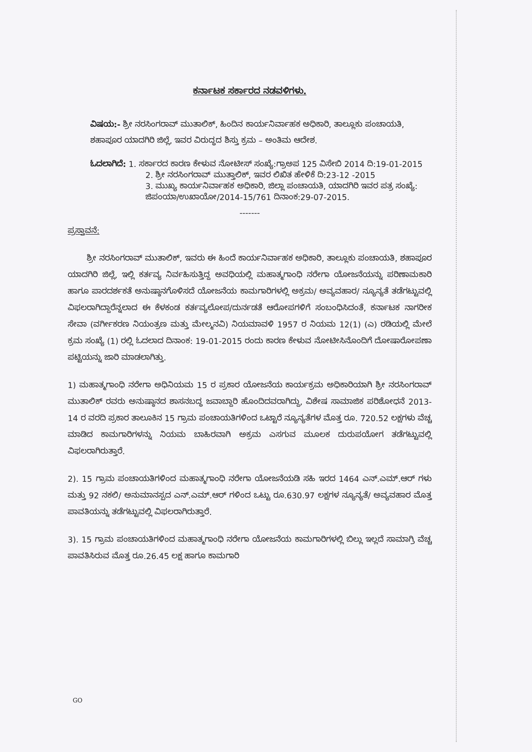ಕರ್ನಾಟಕ ಸರ್ಕಾರದ ನಡವಳಿಗಳು.
ವಿಷಯ:- ಶ್ರೀ ನರಸಿಂಗರಾವ್ ಮುತಾಲಿಕ್, ಹಿಂದಿನ ಕಾರ್ಯನಿರ್ವಾಹಕ ಅಧಿಕಾರಿ, ತಾಲ್ಲೂಕು ಪಂಚಾಯತಿ, ಶಹಾಪೂರ ಯಾದಗಿರಿ ಜಿಲ್ಲೆ, ಇವರ ವಿರುದ್ಧದ ಶಿಸ್ತು ಕ್ರಮ – ಅಂತಿಮ ಆದೇಶ.
ಓದಲಾಗಿದೆ: 1. ಸರ್ಕಾರದ ಕಾರಣ ಕೇಳುವ ನೋಟೀಸ್ ಸಂಖ್ಯೆ:ಗ್ರಾಅಪ 125 ವಿಸೇಬಿ 2014 ದಿ:19-01-2015
2. ಶ್ರೀ ನರಸಿಂಗರಾವ್ ಮುತ್ತಾಲಿಕ್, ಇವರ ಲಿಖಿತ ಹೇಳಿಕೆ ದಿ:23-12 -2015
3. ಮುಖ್ಯ ಕಾರ್ಯನಿರ್ವಾಹಕ ಅಧಿಕಾರಿ, ಜಿಲ್ಲಾ ಪಂಚಾಯತಿ, ಯಾದಗಿರಿ ಇವರ ಪತ್ರ ಸಂಖ್ಯೆ: ಜಿಪಂಯಾ/ಉಖಾಯೋ/2014-15/761 ದಿನಾಂಕ:29-07-2015.
-------
ಪ್ರಸ್ತಾವನೆ:
ಶ್ರೀ ನರಸಿಂಗರಾವ್ ಮುತಾಲಿಕ್, ಇವರು ಈ ಹಿಂದೆ ಕಾರ್ಯನಿರ್ವಾಹಕ ಅಧಿಕಾರಿ, ತಾಲ್ಲೂಕು ಪಂಚಾಯತಿ, ಶಹಾಪೂರ ಯಾದಗಿರಿ ಜಿಲ್ಲೆ, ಇಲ್ಲಿ ಕರ್ತವ್ಯ ನಿರ್ವಹಿಸುತ್ತಿದ್ದ ಅವಧಿಯಲ್ಲಿ ಮಹಾತ್ಮಗಾಂಧಿ ನರೇಗಾ ಯೋಜನೆಯನ್ನು ಪರಿಣಾಮಕಾರಿ ಹಾಗೂ ಪಾರದರ್ಶಕತೆ ಅನುಷ್ಠಾನಗೊಳಿಸದೆ ಯೋಜನೆಯ ಕಾಮಗಾರಿಗಳಲ್ಲಿ ಅಕ್ರಮ/ ಅವ್ಯವಹಾರ/ ನ್ಯೂನ್ಯತೆ ತಡೆಗಟ್ಟುವಲ್ಲಿ ವಿಫಲರಾಗಿದ್ದಾರೆನ್ನಲಾದ ಈ ಕೆಳಕಂಡ ಕರ್ತವ್ಯಲೋಪ/ದುರ್ನಡತೆ ಆರೋಪಗಳಿಗೆ ಸಂಬಂಧಿಸಿದಂತೆ, ಕರ್ನಾಟಕ ನಾಗರೀಕ ಸೇವಾ (ವರ್ಗೀಕರಣ ನಿಯಂತ್ರಣ ಮತ್ತು ಮೇಲ್ಮನವಿ) ನಿಯಮಾವಳಿ 1957 ರ ನಿಯಮ 12(1) (ಎ) ರಡಿಯಲ್ಲಿ ಮೇಲೆ ಕ್ರಮ ಸಂಖ್ಯೆ (1) ರಲ್ಲಿ ಓದಲಾದ ದಿನಾಂಕ: 19-01-2015 ರಂದು ಕಾರಣ ಕೇಳುವ ನೋಟೀಸಿನೊಂದಿಗೆ ದೋಷಾರೋಪಣಾ ಪಟ್ಟಿಯನ್ನು ಜಾರಿ ಮಾಡಲಾಗಿತ್ತು.
1) ಮಹಾತ್ಮಗಾಂಧಿ ನರೇಗಾ ಅಧಿನಿಯಮ 15 ರ ಪ್ರಕಾರ ಯೋಜನೆಯ ಕಾರ್ಯಕ್ರಮ ಅಧಿಕಾರಿಯಾಗಿ ಶ್ರೀ ನರಸಿಂಗರಾವ್ ಮುತಾಲಿಕ್ ರವರು ಅನುಷ್ಠಾನದ ಶಾಸನಬದ್ಧ ಜವಾಬ್ದಾರಿ ಹೊಂದಿದವರಾಗಿದ್ದು, ವಿಶೇಷ ಸಾಮಾಜಿಕ ಪರಿಶೋಧನೆ 2013-14 ರ ವರದಿ ಪ್ರಕಾರ ತಾಲೂಕಿನ 15 ಗ್ರಾಮ ಪಂಚಾಯತಿಗಳಿಂದ ಒಟ್ಟಾರೆ ನ್ಯೂನ್ಯತೆಗಳ ಮೊತ್ತ ರೂ. 720.52 ಲಕ್ಷಗಳು ವೆಚ್ಚ ಮಾಡಿದ ಕಾಮಗಾರಿಗಳನ್ನು ನಿಯಮ ಬಾಹಿರವಾಗಿ ಅಕ್ರಮ ಎಸಗುವ ಮೂಲಕ ದುರುಪಯೋಗ ತಡೆಗಟ್ಟುವಲ್ಲಿ ವಿಫಲರಾಗಿರುತ್ತಾರೆ.
2). 15 ಗ್ರಾಮ ಪಂಚಾಯತಿಗಳಿಂದ ಮಹಾತ್ಮಗಾಂಧಿ ನರೇಗಾ ಯೋಜನೆಯಡಿ ಸಹಿ ಇರದ 1464 ಎನ್.ಎಮ್.ಆರ್ ಗಳು ಮತ್ತು 92 ನಕಲಿ/ ಅನುಮಾನಸ್ಪದ ಎನ್.ಎಮ್.ಆರ್ ಗಳಿಂದ ಒಟ್ಟು ರೂ.630.97 ಲಕ್ಷಗಳ ನ್ಯೂನ್ಯತೆ/ ಅವ್ಯವಹಾರ ಮೊತ್ತ ಪಾವತಿಯನ್ನು ತಡೆಗಟ್ಟುವಲ್ಲಿ ವಿಫಲರಾಗಿರುತ್ತಾರೆ.
3). 15 ಗ್ರಾಮ ಪಂಚಾಯತಿಗಳಿಂದ ಮಹಾತ್ಮಗಾಂಧಿ ನರೇಗಾ ಯೋಜನೆಯ ಕಾಮಗಾರಿಗಳಲ್ಲಿ ಬಿಲ್ಲು ಇಲ್ಲದೆ ಸಾಮಾಗ್ರಿ ವೆಚ್ಚ ಪಾವತಿಸಿರುವ ಮೊತ್ತ ರೂ.26.45 ಲಕ್ಷ ಹಾಗೂ ಕಾಮಗಾರಿ
GO